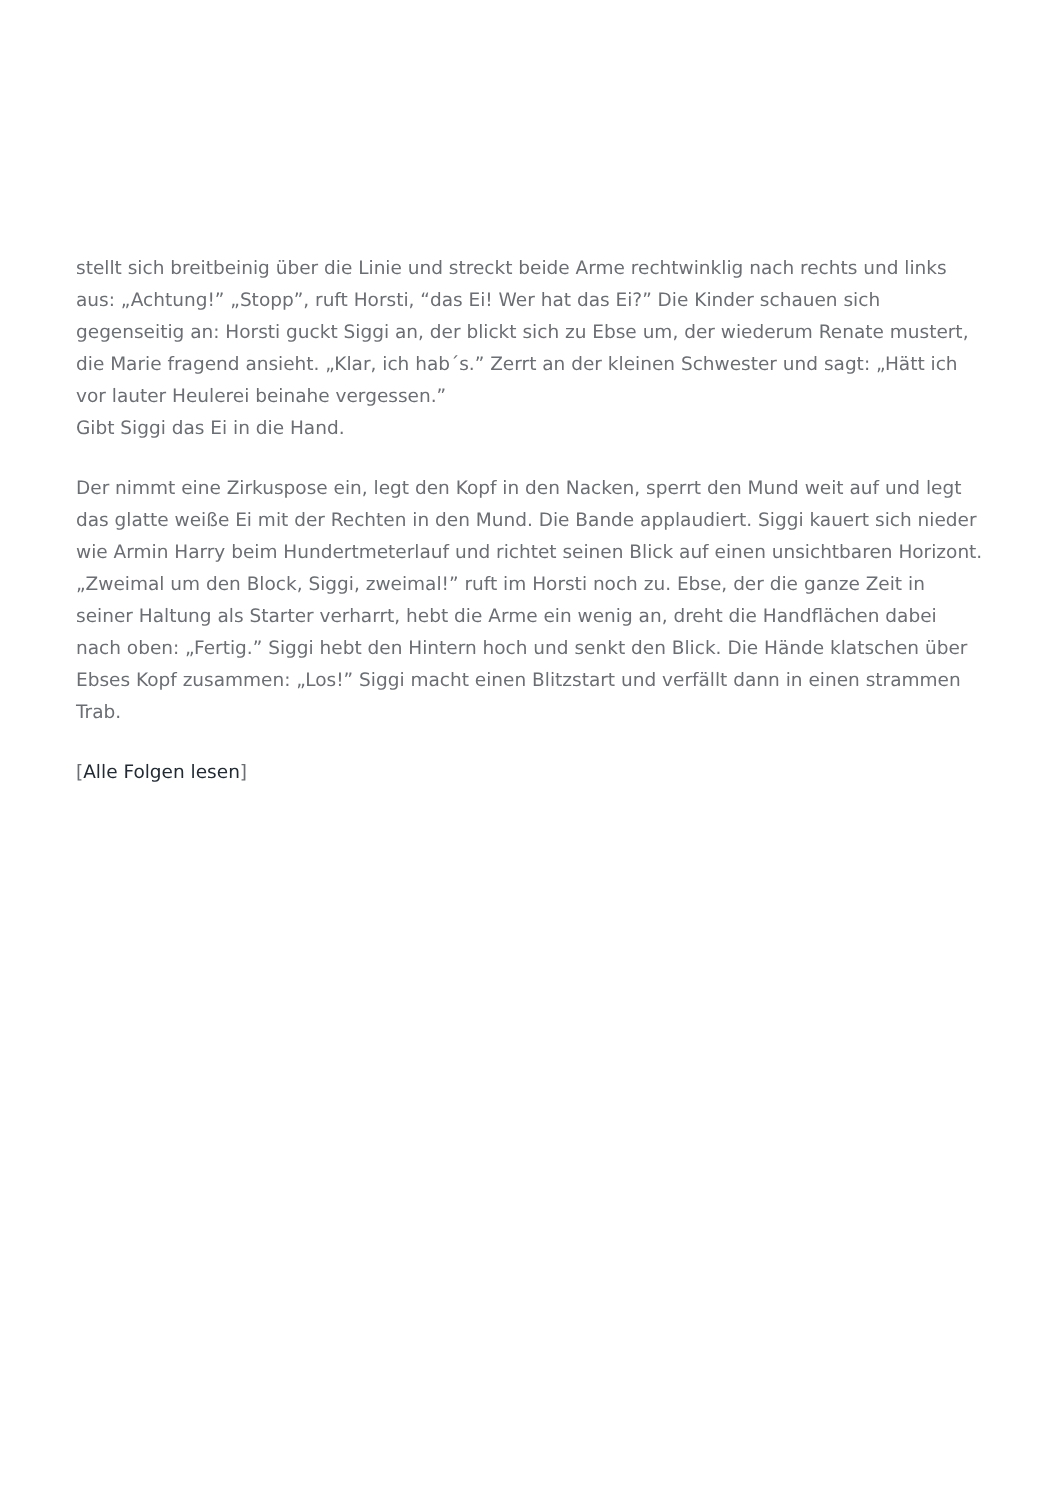stellt sich breitbeinig über die Linie und streckt beide Arme rechtwinklig nach rechts und links aus: „Achtung!” „Stopp”, ruft Horsti, “das Ei! Wer hat das Ei?” Die Kinder schauen sich gegenseitig an: Horsti guckt Siggi an, der blickt sich zu Ebse um, der wiederum Renate mustert, die Marie fragend ansieht. „Klar, ich hab´s.” Zerrt an der kleinen Schwester und sagt: „Hätt ich vor lauter Heulerei beinahe vergessen.”
Gibt Siggi das Ei in die Hand.
Der nimmt eine Zirkuspose ein, legt den Kopf in den Nacken, sperrt den Mund weit auf und legt das glatte weiße Ei mit der Rechten in den Mund. Die Bande applaudiert. Siggi kauert sich nieder wie Armin Harry beim Hundertmeterlauf und richtet seinen Blick auf einen unsichtbaren Horizont. „Zweimal um den Block, Siggi, zweimal!” ruft im Horsti noch zu. Ebse, der die ganze Zeit in seiner Haltung als Starter verharrt, hebt die Arme ein wenig an, dreht die Handflächen dabei nach oben: „Fertig.” Siggi hebt den Hintern hoch und senkt den Blick. Die Hände klatschen über Ebses Kopf zusammen: „Los!” Siggi macht einen Blitzstart und verfällt dann in einen strammen Trab.
[Alle Folgen lesen]